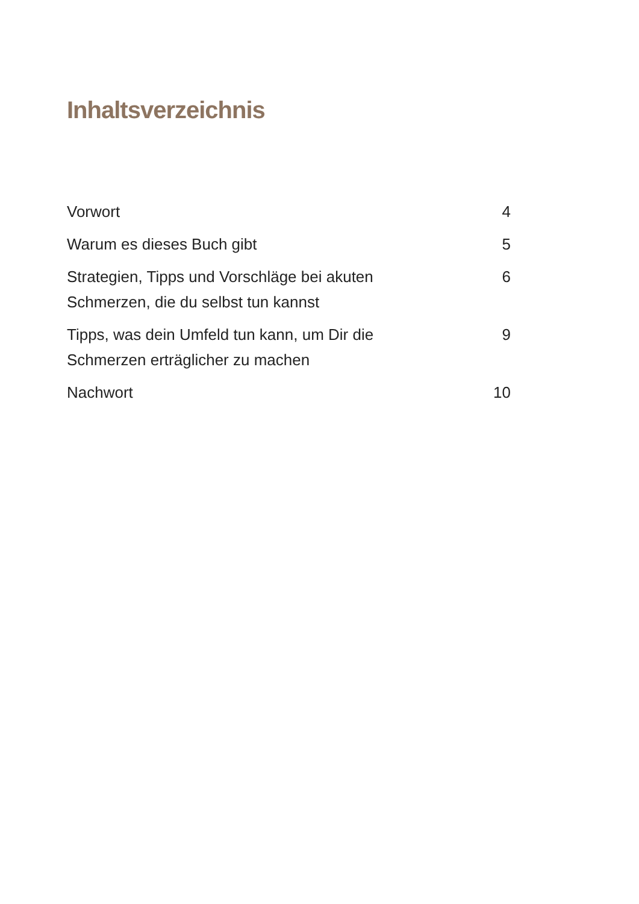Inhaltsverzeichnis
Vorwort 4
Warum es dieses Buch gibt 5
Strategien, Tipps und Vorschläge bei akuten Schmerzen, die du selbst tun kannst 6
Tipps, was dein Umfeld tun kann, um Dir die Schmerzen erträglicher zu machen 9
Nachwort 10